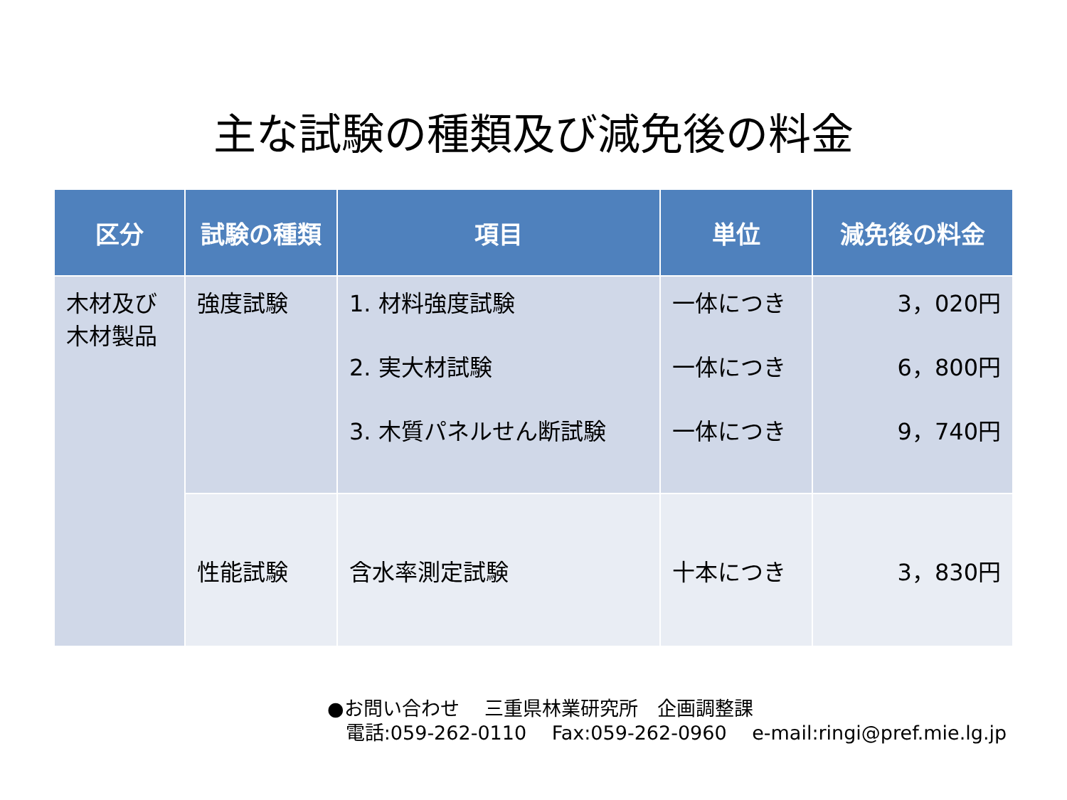主な試験の種類及び減免後の料金
| 区分 | 試験の種類 | 項目 | 単位 | 減免後の料金 |
| --- | --- | --- | --- | --- |
| 木材及び 木材製品 | 強度試験 | 1. 材料強度試験 2. 実大材試験 3. 木質パネルせん断試験 | 一体につき 一体につき 一体につき | 3，020円 6，800円 9，740円 |
| | 性能試験 | 含水率測定試験 | 十本につき | 3，830円 |
●お問い合わせ　 三重県林業研究所　企画調整課
電話:059-262-0110　 Fax:059-262-0960　 e-mail:ringi@pref.mie.lg.jp